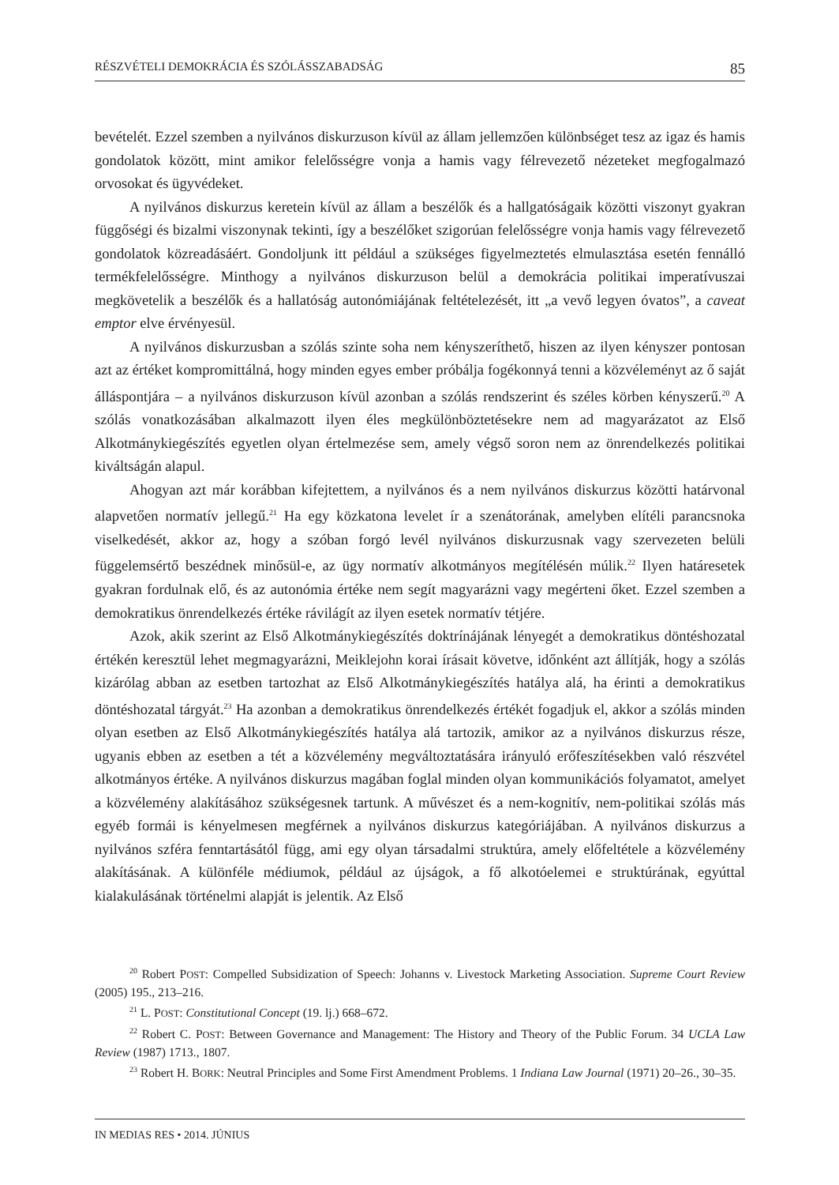RÉSZVÉTELI DEMOKRÁCIA ÉS SZÓLÁSSZABADSÁG 85
bevételét. Ezzel szemben a nyilvános diskurzuson kívül az állam jellemzően különbséget tesz az igaz és hamis gondolatok között, mint amikor felelősségre vonja a hamis vagy félrevezető nézeteket megfogalmazó orvosokat és ügyvédeket.
A nyilvános diskurzus keretein kívül az állam a beszélők és a hallgatóságaik közötti viszonyt gyakran függőségi és bizalmi viszonynak tekinti, így a beszélőket szigorúan felelősségre vonja hamis vagy félrevezető gondolatok közreadásáért. Gondoljunk itt például a szükséges figyelmeztetés elmulasztása esetén fennálló termékfelelősségre. Minthogy a nyilvános diskurzuson belül a demokrácia politikai imperatívuszai megkövetelik a beszélők és a hallatóság autonómiájának feltételezését, itt „a vevő legyen óvatos”, a caveat emptor elve érvényesül.
A nyilvános diskurzusban a szólás szinte soha nem kényszeríthető, hiszen az ilyen kényszer pontosan azt az értéket kompromittálná, hogy minden egyes ember próbálja fogékonnyá tenni a közvéleményt az ő saját álláspontjára – a nyilvános diskurzuson kívül azonban a szólás rendszerint és széles körben kényszerű.<sup>20</sup> A szólás vonatkozásában alkalmazott ilyen éles megkülönböztetésekre nem ad magyarázatot az Első Alkotmánykiegészítés egyetlen olyan értelmezése sem, amely végső soron nem az önrendelkezés politikai kiváltságán alapul.
Ahogyan azt már korábban kifejtettem, a nyilvános és a nem nyilvános diskurzus közötti határvonal alapvetően normatív jellegű.<sup>21</sup> Ha egy közkatona levelet ír a szenátorának, amelyben elítéli parancsnoka viselkedését, akkor az, hogy a szóban forgó levél nyilvános diskurzusnak vagy szervezeten belüli függelemsértő beszédnek minősül-e, az ügy normatív alkotmányos megítélésén múlik.<sup>22</sup> Ilyen határesetek gyakran fordulnak elő, és az autonómia értéke nem segít magyarázni vagy megérteni őket. Ezzel szemben a demokratikus önrendelkezés értéke rávilágít az ilyen esetek normatív tétjére.
Azok, akik szerint az Első Alkotmánykiegészítés doktrínájának lényegét a demokratikus döntéshozatal értékén keresztül lehet megmagyarázni, Meiklejohn korai írásait követve, időnként azt állítják, hogy a szólás kizárólag abban az esetben tartozhat az Első Alkotmánykiegészítés hatálya alá, ha érinti a demokratikus döntéshozatal tárgyát.<sup>23</sup> Ha azonban a demokratikus önrendelkezés értékét fogadjuk el, akkor a szólás minden olyan esetben az Első Alkotmánykiegészítés hatálya alá tartozik, amikor az a nyilvános diskurzus része, ugyanis ebben az esetben a tét a közvélemény megváltoztatására irányuló erőfeszítésekben való részvétel alkotmányos értéke. A nyilvános diskurzus magában foglal minden olyan kommunikációs folyamatot, amelyet a közvélemény alakításához szükségesnek tartunk. A művészet és a nem-kognitív, nem-politikai szólás más egyéb formái is kényelmesen megférnek a nyilvános diskurzus kategóriájában. A nyilvános diskurzus a nyilvános szféra fenntartásától függ, ami egy olyan társadalmi struktúra, amely előfeltétele a közvélemény alakításának. A különféle médiumok, például az újságok, a fő alkotóelemei e struktúrának, egyúttal kialakulásának történelmi alapját is jelentik. Az Első
<sup>20</sup> Robert POST: Compelled Subsidization of Speech: Johanns v. Livestock Marketing Association. Supreme Court Review (2005) 195., 213–216.
<sup>21</sup> L. POST: Constitutional Concept (19. lj.) 668–672.
<sup>22</sup> Robert C. POST: Between Governance and Management: The History and Theory of the Public Forum. 34 UCLA Law Review (1987) 1713., 1807.
<sup>23</sup> Robert H. BORK: Neutral Principles and Some First Amendment Problems. 1 Indiana Law Journal (1971) 20–26., 30–35.
IN MEDIAS RES • 2014. JÚNIUS